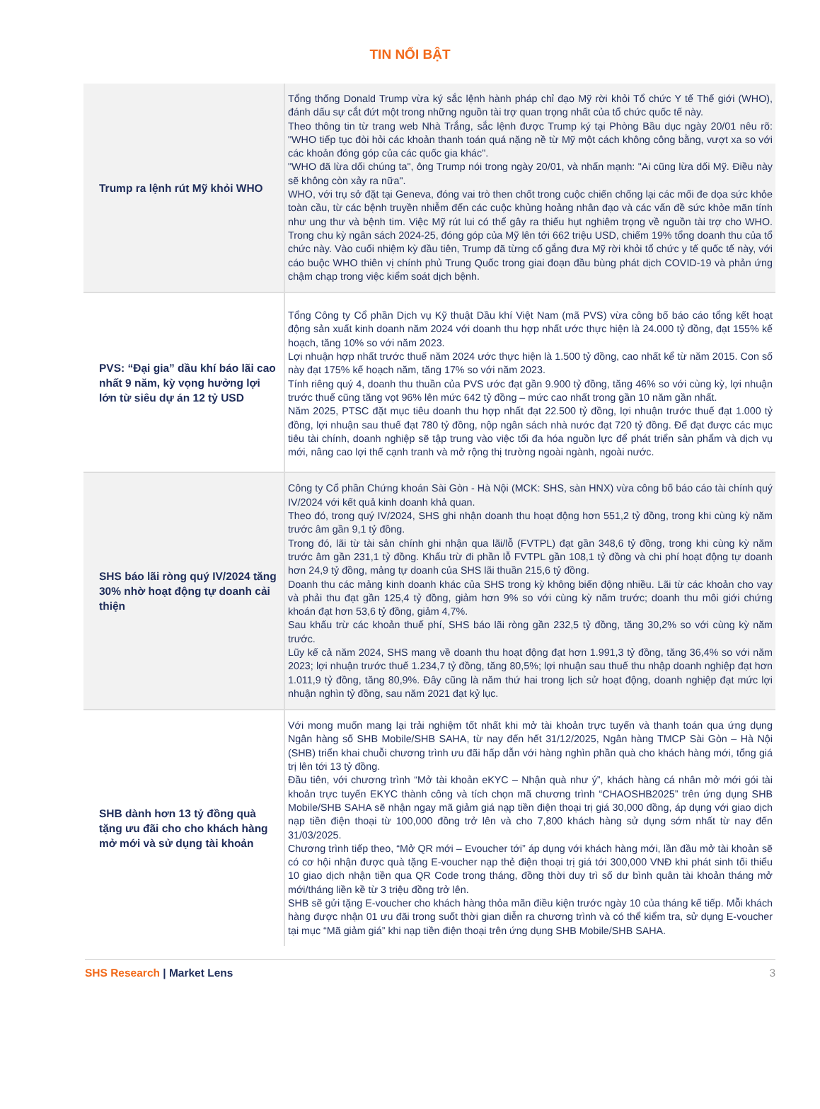TIN NỔI BẬT
| Trump ra lệnh rút Mỹ khỏi WHO | Tổng thống Donald Trump vừa ký sắc lệnh hành pháp chỉ đạo Mỹ rời khỏi Tổ chức Y tế Thế giới (WHO), đánh dấu sự cắt đứt một trong những nguồn tài trợ quan trọng nhất của tổ chức quốc tế này. Theo thông tin từ trang web Nhà Trắng, sắc lệnh được Trump ký tại Phòng Bầu dục ngày 20/01 nêu rõ: "WHO tiếp tục đòi hỏi các khoản thanh toán quá nặng nề từ Mỹ một cách không công bằng, vượt xa so với các khoản đóng góp của các quốc gia khác". "WHO đã lừa dối chúng ta", ông Trump nói trong ngày 20/01, và nhấn mạnh: "Ai cũng lừa dối Mỹ. Điều này sẽ không còn xảy ra nữa". WHO, với trụ sở đặt tại Geneva, đóng vai trò then chốt trong cuộc chiến chống lại các mối đe dọa sức khỏe toàn cầu, từ các bệnh truyền nhiễm đến các cuộc khủng hoảng nhân đạo và các vấn đề sức khỏe mãn tính như ung thư và bệnh tim. Việc Mỹ rút lui có thể gây ra thiếu hụt nghiêm trọng về nguồn tài trợ cho WHO. Trong chu kỳ ngân sách 2024-25, đóng góp của Mỹ lên tới 662 triệu USD, chiếm 19% tổng doanh thu của tổ chức này. Vào cuối nhiệm kỳ đầu tiên, Trump đã từng cố gắng đưa Mỹ rời khỏi tổ chức y tế quốc tế này, với cáo buộc WHO thiên vị chính phủ Trung Quốc trong giai đoạn đầu bùng phát dịch COVID-19 và phản ứng chậm chạp trong việc kiểm soát dịch bệnh. |
| PVS: “Đại gia” dầu khí báo lãi cao nhất 9 năm, kỳ vọng hưởng lợi lớn từ siêu dự án 12 tỷ USD | Tổng Công ty Cổ phần Dịch vụ Kỹ thuật Dầu khí Việt Nam (mã PVS) vừa công bố báo cáo tổng kết hoạt động sản xuất kinh doanh năm 2024 với doanh thu hợp nhất ước thực hiện là 24.000 tỷ đồng, đạt 155% kế hoạch, tăng 10% so với năm 2023. Lợi nhuận hợp nhất trước thuế năm 2024 ước thực hiện là 1.500 tỷ đồng, cao nhất kể từ năm 2015. Con số này đạt 175% kế hoạch năm, tăng 17% so với năm 2023. Tính riêng quý 4, doanh thu thuần của PVS ước đạt gần 9.900 tỷ đồng, tăng 46% so với cùng kỳ, lợi nhuận trước thuế cũng tăng vọt 96% lên mức 642 tỷ đồng – mức cao nhất trong gần 10 năm gần nhất. Năm 2025, PTSC đặt mục tiêu doanh thu hợp nhất đạt 22.500 tỷ đồng, lợi nhuận trước thuế đạt 1.000 tỷ đồng, lợi nhuận sau thuế đạt 780 tỷ đồng, nộp ngân sách nhà nước đạt 720 tỷ đồng. Để đạt được các mục tiêu tài chính, doanh nghiệp sẽ tập trung vào việc tối đa hóa nguồn lực để phát triển sản phẩm và dịch vụ mới, nâng cao lợi thế cạnh tranh và mở rộng thị trường ngoài ngành, ngoài nước. |
| SHS báo lãi ròng quý IV/2024 tăng 30% nhờ hoạt động tự doanh cải thiện | Công ty Cổ phần Chứng khoán Sài Gòn - Hà Nội (MCK: SHS, sàn HNX) vừa công bố báo cáo tài chính quý IV/2024 với kết quả kinh doanh khả quan. Theo đó, trong quý IV/2024, SHS ghi nhận doanh thu hoạt động hơn 551,2 tỷ đồng, trong khi cùng kỳ năm trước âm gần 9,1 tỷ đồng. Trong đó, lãi từ tài sản chính ghi nhận qua lãi/lỗ (FVTPL) đạt gần 348,6 tỷ đồng, trong khi cùng kỳ năm trước âm gần 231,1 tỷ đồng. Khấu trừ đi phần lỗ FVTPL gần 108,1 tỷ đồng và chi phí hoạt động tự doanh hơn 24,9 tỷ đồng, mảng tự doanh của SHS lãi thuần 215,6 tỷ đồng. Doanh thu các mảng kinh doanh khác của SHS trong kỳ không biến động nhiều. Lãi từ các khoản cho vay và phải thu đạt gần 125,4 tỷ đồng, giảm hơn 9% so với cùng kỳ năm trước; doanh thu môi giới chứng khoán đạt hơn 53,6 tỷ đồng, giảm 4,7%. Sau khấu trừ các khoản thuế phí, SHS báo lãi ròng gần 232,5 tỷ đồng, tăng 30,2% so với cùng kỳ năm trước. Lũy kế cả năm 2024, SHS mang về doanh thu hoạt động đạt hơn 1.991,3 tỷ đồng, tăng 36,4% so với năm 2023; lợi nhuận trước thuế 1.234,7 tỷ đồng, tăng 80,5%; lợi nhuận sau thuế thu nhập doanh nghiệp đạt hơn 1.011,9 tỷ đồng, tăng 80,9%. Đây cũng là năm thứ hai trong lịch sử hoạt động, doanh nghiệp đạt mức lợi nhuận nghìn tỷ đồng, sau năm 2021 đạt kỷ lục. |
| SHB dành hơn 13 tỷ đồng quà tặng ưu đãi cho cho khách hàng mở mới và sử dụng tài khoản | Với mong muốn mang lại trải nghiệm tốt nhất khi mở tài khoản trực tuyến và thanh toán qua ứng dụng Ngân hàng số SHB Mobile/SHB SAHA, từ nay đến hết 31/12/2025, Ngân hàng TMCP Sài Gòn – Hà Nội (SHB) triển khai chuỗi chương trình ưu đãi hấp dẫn với hàng nghìn phần quà cho khách hàng mới, tổng giá trị lên tới 13 tỷ đồng. Đầu tiên, với chương trình “Mở tài khoản eKYC – Nhận quà như ý”, khách hàng cá nhân mở mới gói tài khoản trực tuyến EKYC thành công và tích chọn mã chương trình “CHAOSHB2025” trên ứng dụng SHB Mobile/SHB SAHA sẽ nhận ngay mã giảm giá nạp tiền điện thoại trị giá 30,000 đồng, áp dụng với giao dịch nạp tiền điện thoại từ 100,000 đồng trở lên và cho 7,800 khách hàng sử dụng sớm nhất từ nay đến 31/03/2025. Chương trình tiếp theo, “Mở QR mới – Evoucher tới” áp dụng với khách hàng mới, lần đầu mở tài khoản sẽ có cơ hội nhận được quà tặng E-voucher nạp thẻ điện thoại trị giá tới 300,000 VNĐ khi phát sinh tối thiểu 10 giao dịch nhận tiền qua QR Code trong tháng, đồng thời duy trì số dư bình quân tài khoản tháng mở mới/tháng liền kề từ 3 triệu đồng trở lên. SHB sẽ gửi tặng E-voucher cho khách hàng thỏa mãn điều kiện trước ngày 10 của tháng kế tiếp. Mỗi khách hàng được nhận 01 ưu đãi trong suốt thời gian diễn ra chương trình và có thể kiểm tra, sử dụng E-voucher tại mục “Mã giảm giá” khi nạp tiền điện thoại trên ứng dụng SHB Mobile/SHB SAHA. |
SHS Research | Market Lens 3